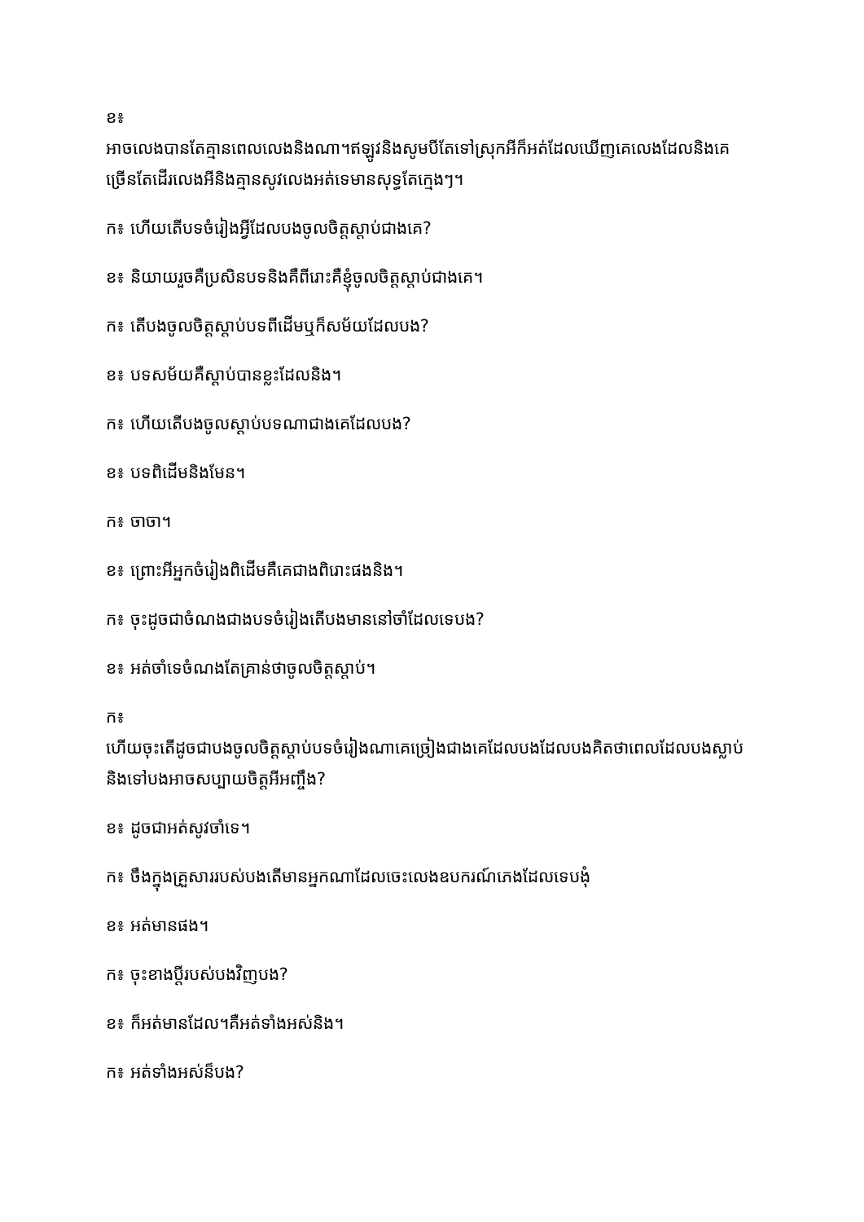ខ៖
អាចលេងបានតែគ្មានពេលលេងនិងណា។ឥឡូវនិងសូមបីតែទៅស្រុកអីក៏អត់ដែលឃើញគេលេងដែលនិងគេច្រើនតែដើរលេងអីនិងគ្មានសូវលេងអត់ទេមានសុទ្ធតែក្មេងៗ។
ក៖ ហើយតើបទចំរៀងអ្វីដែលបងចូលចិត្តស្តាប់ជាងគេ?
ខ៖ និយាយរួចគឺប្រសិនបទនិងគឺពីរោះគឺខ្ញុំចូលចិត្តស្តាប់ជាងគេ។
ក៖ តើបងចូលចិត្តស្តាប់បទពីដើមឬក៏សម័យដែលបង?
ខ៖ បទសម័យគឺស្តាប់បានខ្លះដែលនិង។
ក៖ ហើយតើបងចូលស្តាប់បទណាជាងគេដែលបង?
ខ៖ បទពិដើមនិងមែន។
ក៖ ចាចា។
ខ៖ ព្រោះអីអ្នកចំរៀងពិដើមគឺគេជាងពិរោះផងនិង។
ក៖ ចុះដូចជាចំណងជាងបទចំរៀងតើបងមាននៅចាំដែលទេបង?
ខ៖ អត់ចាំទេចំណងតែគ្រាន់ថាចូលចិត្តស្តាប់។
ក៖
ហើយចុះតើដូចជាបងចូលចិត្តស្តាប់បទចំរៀងណាគេច្រៀងជាងគេដែលបងដែលបងគិតថាពេលដែលបងស្លាប់និងទៅបងអាចសប្បាយចិត្តអីអញ្ចឹង?
ខ៖ ដូចជាអត់សូវចាំទេ។
ក៖ ចឹងក្នុងគ្រួសាររបស់បងតើមានអ្នកណាដែលចេះលេងឧបករណ៍ភេងដែលទេបងុំ
ខ៖ អត់មានផង។
ក៖ ចុះខាងប្តីរបស់បងវិញបង?
ខ៖ ក៏អត់មានដែល។គឺអត់ទាំងអស់និង។
ក៖ អត់ទាំងអស់ន៏បង?